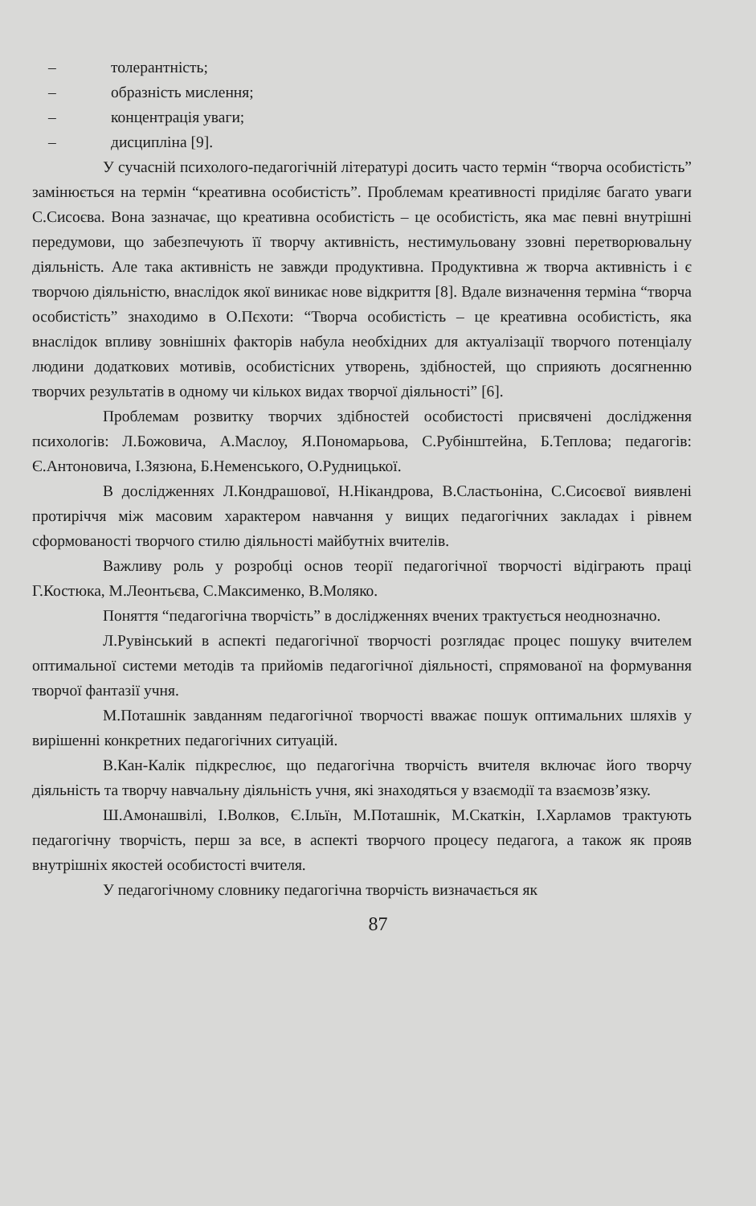– толерантність;
– образність мислення;
– концентрація уваги;
– дисципліна [9].
У сучасній психолого-педагогічній літературі досить часто термін “творча особистість” замінюється на термін “креативна особистість”. Проблемам креативності приділяє багато уваги С.Сисоєва. Вона зазначає, що креативна особистість – це особистість, яка має певні внутрішні передумови, що забезпечують її творчу активність, нестимульовану ззовні перетворювальну діяльність. Але така активність не завжди продуктивна. Продуктивна ж творча активність і є творчою діяльністю, внаслідок якої виникає нове відкриття [8]. Вдале визначення терміна “творча особистість” знаходимо в О.Пєхоти: “Творча особистість – це креативна особистість, яка внаслідок впливу зовнішніх факторів набула необхідних для актуалізації творчого потенціалу людини додаткових мотивів, особистісних утворень, здібностей, що сприяють досягненню творчих результатів в одному чи кількох видах творчої діяльності” [6].
Проблемам розвитку творчих здібностей особистості присвячені дослідження психологів: Л.Божовича, А.Маслоу, Я.Пономарьова, С.Рубінштейна, Б.Теплова; педагогів: Є.Антоновича, І.Зязюна, Б.Неменського, О.Рудницької.
В дослідженнях Л.Кондрашової, Н.Нікандрова, В.Сластьоніна, С.Сисоєвої виявлені протиріччя між масовим характером навчання у вищих педагогічних закладах і рівнем сформованості творчого стилю діяльності майбутніх вчителів.
Важливу роль у розробці основ теорії педагогічної творчості відіграють праці Г.Костюка, М.Леонтьєва, С.Максименко, В.Моляко.
Поняття “педагогічна творчість” в дослідженнях вчених трактується неоднозначно.
Л.Рувінський в аспекті педагогічної творчості розглядає процес пошуку вчителем оптимальної системи методів та прийомів педагогічної діяльності, спрямованої на формування творчої фантазії учня.
М.Поташнік завданням педагогічної творчості вважає пошук оптимальних шляхів у вирішенні конкретних педагогічних ситуацій.
В.Кан-Калік підкреслює, що педагогічна творчість вчителя включає його творчу діяльність та творчу навчальну діяльність учня, які знаходяться у взаємодії та взаємозв’язку.
Ш.Амонашвілі, І.Волков, Є.Ільїн, М.Поташнік, М.Скаткін, І.Харламов трактують педагогічну творчість, перш за все, в аспекті творчого процесу педагога, а також як прояв внутрішніх якостей особистості вчителя.
У педагогічному словнику педагогічна творчість визначається як
87